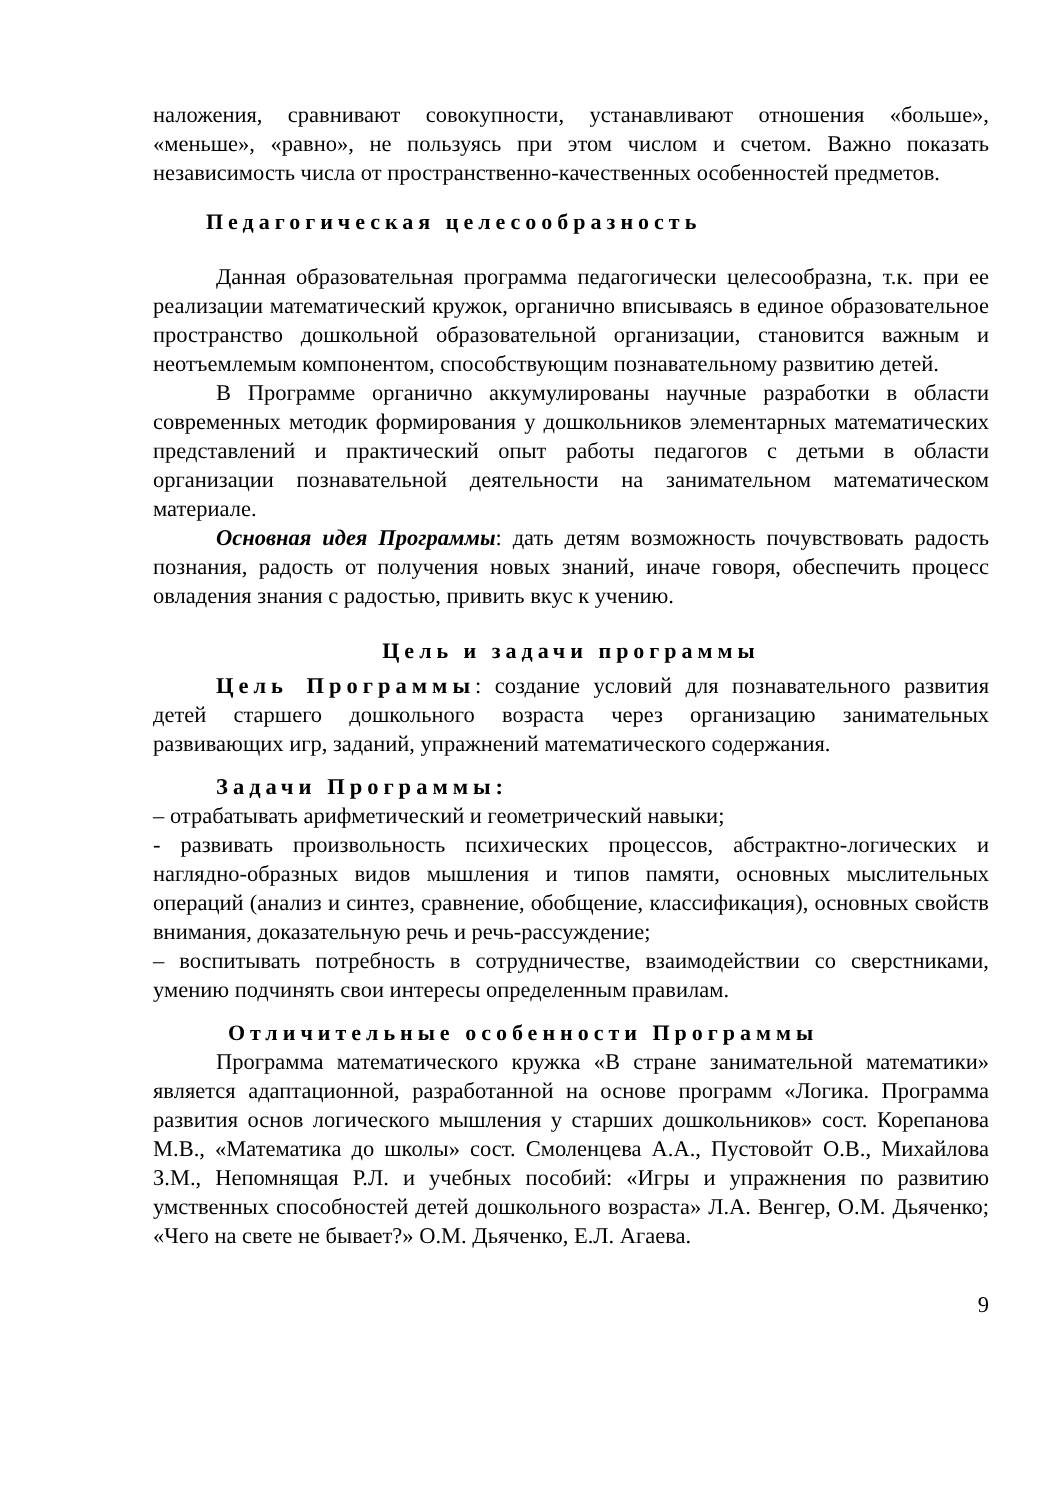наложения, сравнивают совокупности, устанавливают отношения «больше», «меньше», «равно», не пользуясь при этом числом и счетом. Важно показать независимость числа от пространственно-качественных особенностей предметов.
Педагогическая целесообразность
Данная образовательная программа педагогически целесообразна, т.к. при ее реализации математический кружок, органично вписываясь в единое образовательное пространство дошкольной образовательной организации, становится важным и неотъемлемым компонентом, способствующим познавательному развитию детей.
В Программе органично аккумулированы научные разработки в области современных методик формирования у дошкольников элементарных математических представлений и практический опыт работы педагогов с детьми в области организации познавательной деятельности на занимательном математическом материале.
Основная идея Программы: дать детям возможность почувствовать радость познания, радость от получения новых знаний, иначе говоря, обеспечить процесс овладения знания с радостью, привить вкус к учению.
Цель и задачи программы
Цель Программы: создание условий для познавательного развития детей старшего дошкольного возраста через организацию занимательных развивающих игр, заданий, упражнений математического содержания.
Задачи Программы:
– отрабатывать арифметический и геометрический навыки;
- развивать произвольность психических процессов, абстрактно-логических и наглядно-образных видов мышления и типов памяти, основных мыслительных операций (анализ и синтез, сравнение, обобщение, классификация), основных свойств внимания, доказательную речь и речь-рассуждение;
– воспитывать потребность в сотрудничестве, взаимодействии со сверстниками, умению подчинять свои интересы определенным правилам.
Отличительные особенности Программы
Программа математического кружка «В стране занимательной математики» является адаптационной, разработанной на основе программ «Логика. Программа развития основ логического мышления у старших дошкольников» сост. Корепанова М.В., «Математика до школы» сост. Смоленцева А.А., Пустовойт О.В., Михайлова З.М., Непомнящая Р.Л. и учебных пособий: «Игры и упражнения по развитию умственных способностей детей дошкольного возраста» Л.А. Венгер, О.М. Дьяченко; «Чего на свете не бывает?» О.М. Дьяченко, Е.Л. Агаева.
9